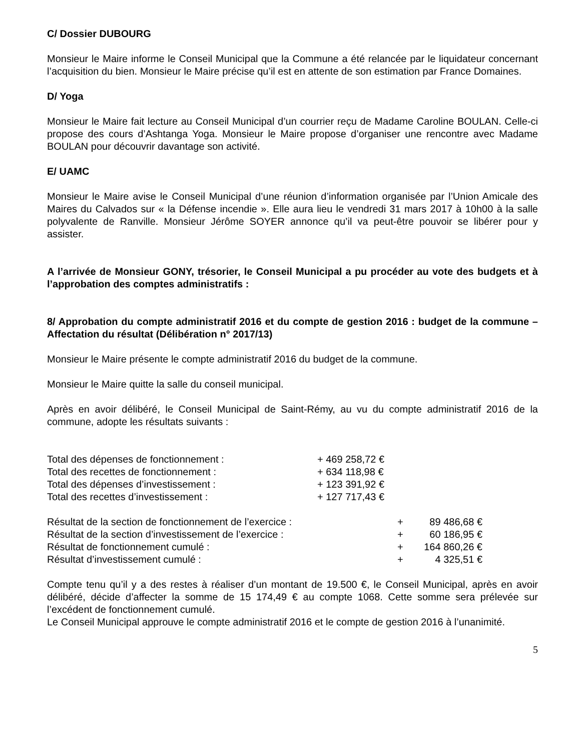C/ Dossier DUBOURG
Monsieur le Maire informe le Conseil Municipal que la Commune a été relancée par le liquidateur concernant l’acquisition du bien. Monsieur le Maire précise qu’il est en attente de son estimation par France Domaines.
D/ Yoga
Monsieur le Maire fait lecture au Conseil Municipal d’un courrier reçu de Madame Caroline BOULAN. Celle-ci propose des cours d’Ashtanga Yoga. Monsieur le Maire propose d’organiser une rencontre avec Madame BOULAN pour découvrir davantage son activité.
E/ UAMC
Monsieur le Maire avise le Conseil Municipal d’une réunion d’information organisée par l’Union Amicale des Maires du Calvados sur « la Défense incendie ». Elle aura lieu le vendredi 31 mars 2017 à 10h00 à la salle polyvalente de Ranville. Monsieur Jérôme SOYER annonce qu’il va peut-être pouvoir se libérer pour y assister.
A l’arrivée de Monsieur GONY, trésorier, le Conseil Municipal a pu procéder au vote des budgets et à l’approbation des comptes administratifs :
8/ Approbation du compte administratif 2016 et du compte de gestion 2016 : budget de la commune – Affectation du résultat (Délibération n° 2017/13)
Monsieur le Maire présente le compte administratif 2016 du budget de la commune.
Monsieur le Maire quitte la salle du conseil municipal.
Après en avoir délibéré, le Conseil Municipal de Saint-Rémy, au vu du compte administratif 2016 de la commune, adopte les résultats suivants :
| Total des dépenses de fonctionnement : | + 469 258,72 € |
| Total des recettes de fonctionnement : | + 634 118,98 € |
| Total des dépenses d’investissement : | + 123 391,92 € |
| Total des recettes d’investissement : | + 127 717,43 € |
| Résultat de la section de fonctionnement de l’exercice : | + | 89 486,68 € |
| Résultat de la section d’investissement de l’exercice : | + | 60 186,95 € |
| Résultat de fonctionnement cumulé : | + | 164 860,26 € |
| Résultat d’investissement cumulé : | + | 4 325,51 € |
Compte tenu qu’il y a des restes à réaliser d’un montant de 19.500 €, le Conseil Municipal, après en avoir délibéré, décide d’affecter la somme de 15 174,49 € au compte 1068. Cette somme sera prélevée sur l’excédent de fonctionnement cumulé.
Le Conseil Municipal approuve le compte administratif 2016 et le compte de gestion 2016 à l’unanimité.
5